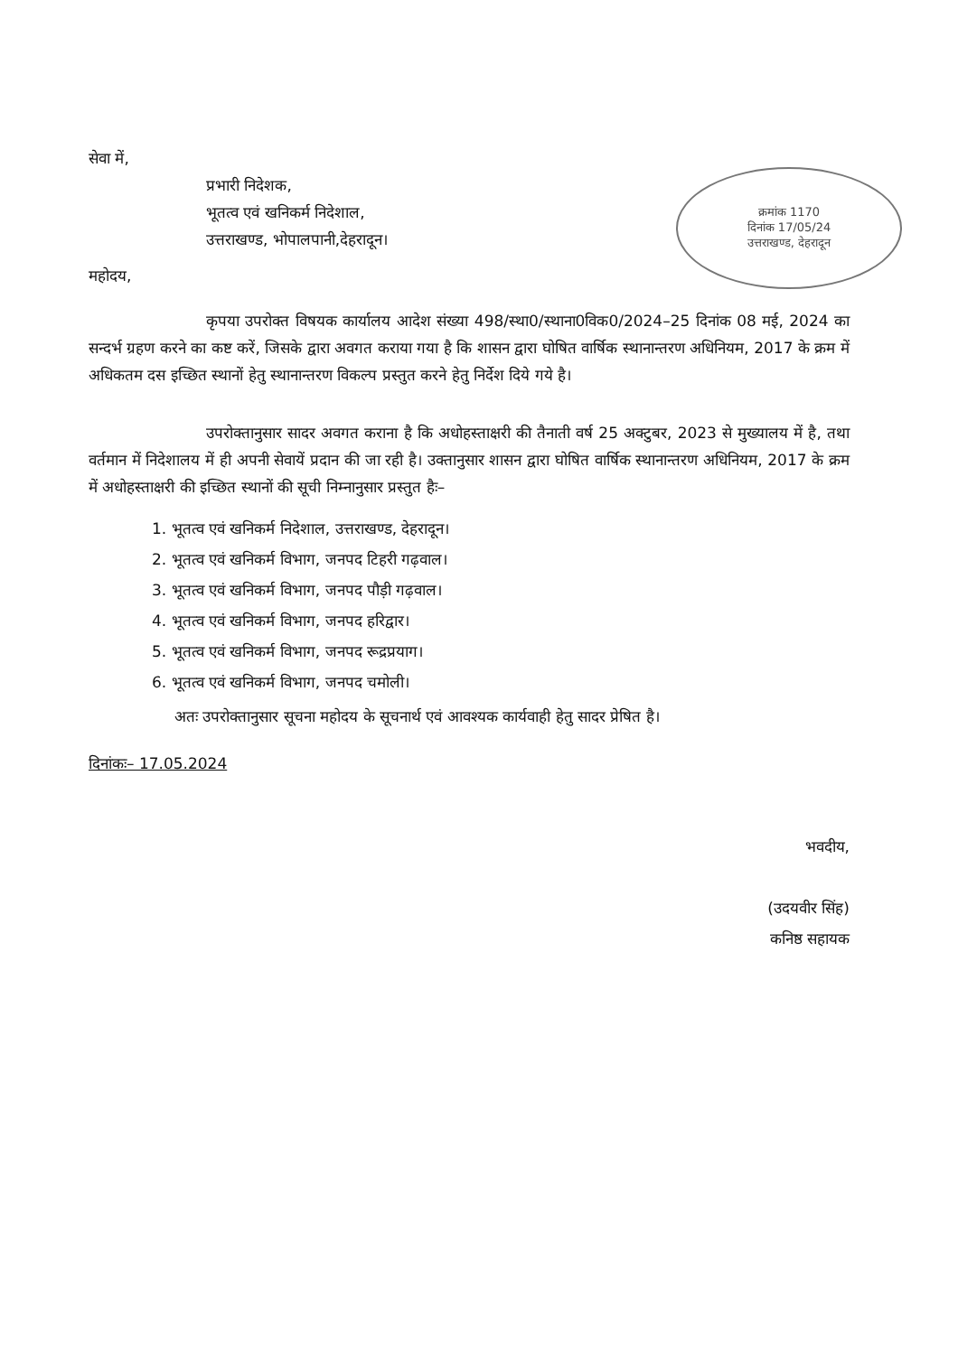क्रमांक 1170
दिनांक 17/05/24
उत्तराखण्ड, देहरादून
सेवा में,
प्रभारी निदेशक,
भूतत्व एवं खनिकर्म निदेशाल,
उत्तराखण्ड, भोपालपानी,देहरादून।
महोदय,
कृपया उपरोक्त विषयक कार्यालय आदेश संख्या 498/स्था0/स्थाना0विक0/2024–25 दिनांक 08 मई, 2024 का सन्दर्भ ग्रहण करने का कष्ट करें, जिसके द्वारा अवगत कराया गया है कि शासन द्वारा घोषित वार्षिक स्थानान्तरण अधिनियम, 2017 के क्रम में अधिकतम दस इच्छित स्थानों हेतु स्थानान्तरण विकल्प प्रस्तुत करने हेतु निर्देश दिये गये है।
उपरोक्तानुसार सादर अवगत कराना है कि अधोहस्ताक्षरी की तैनाती वर्ष 25 अक्टुबर, 2023 से मुख्यालय में है, तथा वर्तमान में निदेशालय में ही अपनी सेवायें प्रदान की जा रही है। उक्तानुसार शासन द्वारा घोषित वार्षिक स्थानान्तरण अधिनियम, 2017 के क्रम में अधोहस्ताक्षरी की इच्छित स्थानों की सूची निम्नानुसार प्रस्तुत हैः–
1. भूतत्व एवं खनिकर्म निदेशाल, उत्तराखण्ड, देहरादून।
2. भूतत्व एवं खनिकर्म विभाग, जनपद टिहरी गढ़वाल।
3. भूतत्व एवं खनिकर्म विभाग, जनपद पौड़ी गढ़वाल।
4. भूतत्व एवं खनिकर्म विभाग, जनपद हरिद्वार।
5. भूतत्व एवं खनिकर्म विभाग, जनपद रूद्रप्रयाग।
6. भूतत्व एवं खनिकर्म विभाग, जनपद चमोली।
अतः उपरोक्तानुसार सूचना महोदय के सूचनार्थ एवं आवश्यक कार्यवाही हेतु सादर प्रेषित है।
दिनांकः– 17.05.2024
भवदीय,
(उदयवीर सिंह)
कनिष्ठ सहायक